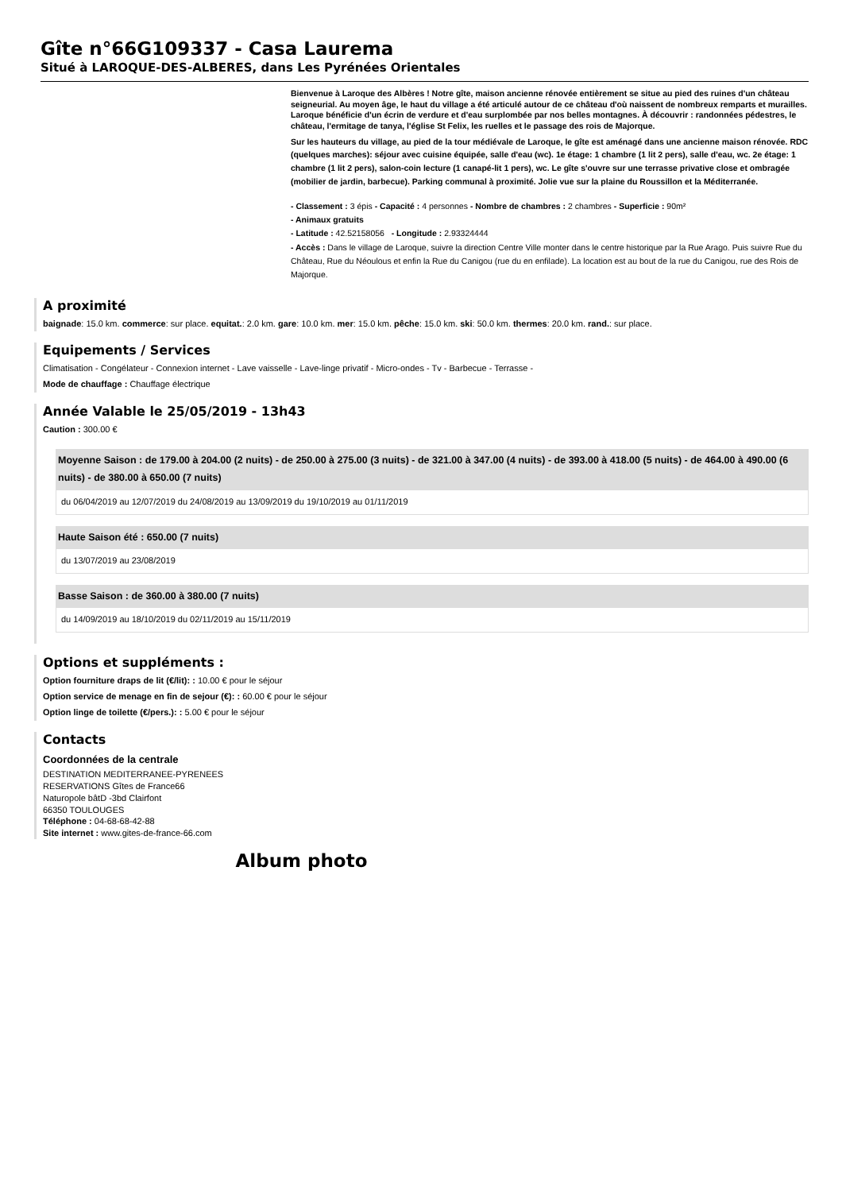Gîte n°66G109337 - Casa Laurema
Situé à LAROQUE-DES-ALBERES, dans Les Pyrénées Orientales
Bienvenue à Laroque des Albères ! Notre gîte, maison ancienne rénovée entièrement se situe au pied des ruines d'un château seigneurial. Au moyen âge, le haut du village a été articulé autour de ce château d'où naissent de nombreux remparts et murailles. Laroque bénéficie d'un écrin de verdure et d'eau surplombée par nos belles montagnes. À découvrir : randonnées pédestres, le château, l'ermitage de tanya, l'église St Felix, les ruelles et le passage des rois de Majorque.
Sur les hauteurs du village, au pied de la tour médiévale de Laroque, le gîte est aménagé dans une ancienne maison rénovée. RDC (quelques marches): séjour avec cuisine équipée, salle d'eau (wc). 1e étage: 1 chambre (1 lit 2 pers), salle d'eau, wc. 2e étage: 1 chambre (1 lit 2 pers), salon-coin lecture (1 canapé-lit 1 pers), wc. Le gîte s'ouvre sur une terrasse privative close et ombragée (mobilier de jardin, barbecue). Parking communal à proximité. Jolie vue sur la plaine du Roussillon et la Méditerranée.
- Classement : 3 épis - Capacité : 4 personnes - Nombre de chambres : 2 chambres - Superficie : 90m²
- Animaux gratuits
- Latitude : 42.52158056 - Longitude : 2.93324444
- Accès : Dans le village de Laroque, suivre la direction Centre Ville monter dans le centre historique par la Rue Arago. Puis suivre Rue du Château, Rue du Néoulous et enfin la Rue du Canigou (rue du en enfilade). La location est au bout de la rue du Canigou, rue des Rois de Majorque.
A proximité
baignade: 15.0 km. commerce: sur place. equitat.: 2.0 km. gare: 10.0 km. mer: 15.0 km. pêche: 15.0 km. ski: 50.0 km. thermes: 20.0 km. rand.: sur place.
Equipements / Services
Climatisation - Congélateur - Connexion internet - Lave vaisselle - Lave-linge privatif - Micro-ondes - Tv - Barbecue - Terrasse -
Mode de chauffage : Chauffage électrique
Année Valable le 25/05/2019 - 13h43
Caution : 300.00 €
Moyenne Saison : de 179.00 à 204.00 (2 nuits) - de 250.00 à 275.00 (3 nuits) - de 321.00 à 347.00 (4 nuits) - de 393.00 à 418.00 (5 nuits) - de 464.00 à 490.00 (6 nuits) - de 380.00 à 650.00 (7 nuits)
du 06/04/2019 au 12/07/2019 du 24/08/2019 au 13/09/2019 du 19/10/2019 au 01/11/2019
Haute Saison été : 650.00 (7 nuits)
du 13/07/2019 au 23/08/2019
Basse Saison : de 360.00 à 380.00 (7 nuits)
du 14/09/2019 au 18/10/2019 du 02/11/2019 au 15/11/2019
Options et suppléments :
Option fourniture draps de lit (€/lit): : 10.00 € pour le séjour
Option service de menage en fin de sejour (€): : 60.00 € pour le séjour
Option linge de toilette (€/pers.): : 5.00 € pour le séjour
Contacts
Coordonnées de la centrale
DESTINATION MEDITERRANEE-PYRENEES
RESERVATIONS Gîtes de France66
Naturopole bâtD -3bd Clairfont
66350 TOULOUGES
Téléphone : 04-68-68-42-88
Site internet : www.gites-de-france-66.com
Album photo